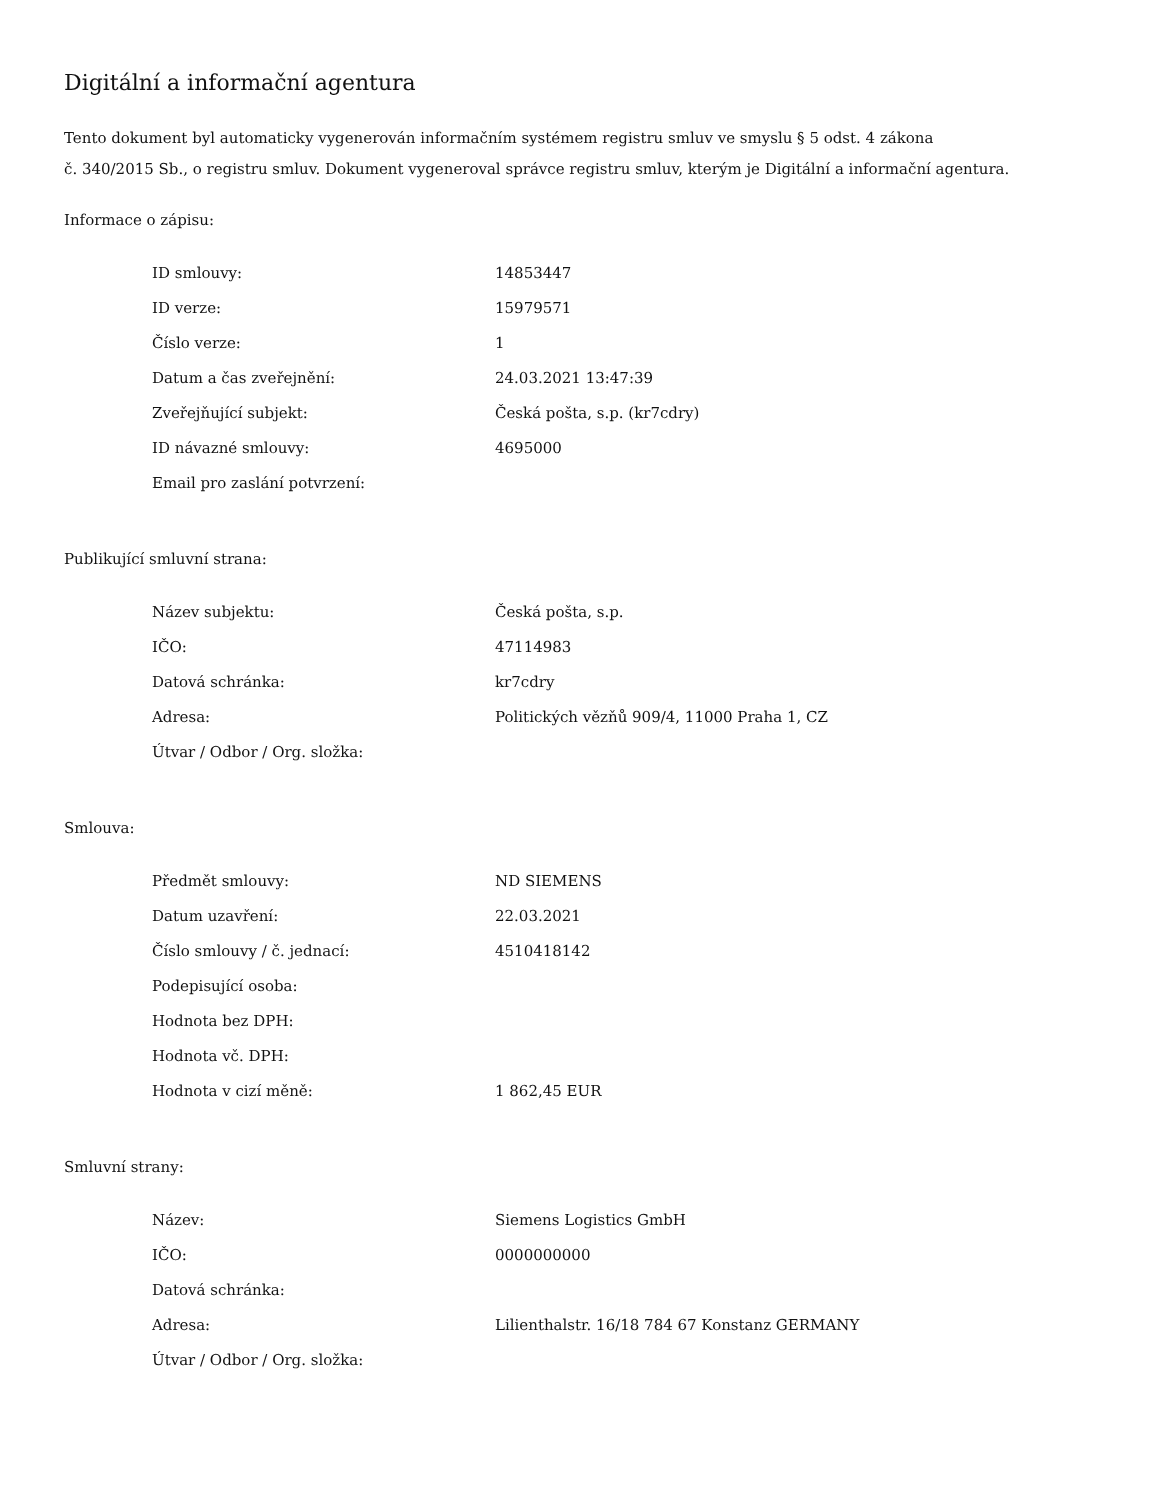Digitální a informační agentura
Tento dokument byl automaticky vygenerován informačním systémem registru smluv ve smyslu § 5 odst. 4 zákona
č. 340/2015 Sb., o registru smluv. Dokument vygeneroval správce registru smluv, kterým je Digitální a informační agentura.
Informace o zápisu:
| ID smlouvy: | 14853447 |
| ID verze: | 15979571 |
| Číslo verze: | 1 |
| Datum a čas zveřejnění: | 24.03.2021 13:47:39 |
| Zveřejňující subjekt: | Česká pošta, s.p. (kr7cdry) |
| ID návazné smlouvy: | 4695000 |
| Email pro zaslání potvrzení: | |
Publikující smluvní strana:
| Název subjektu: | Česká pošta, s.p. |
| IČO: | 47114983 |
| Datová schránka: | kr7cdry |
| Adresa: | Politických vězňů 909/4, 11000 Praha 1, CZ |
| Útvar / Odbor / Org. složka: | |
Smlouva:
| Předmět smlouvy: | ND SIEMENS |
| Datum uzavření: | 22.03.2021 |
| Číslo smlouvy / č. jednací: | 4510418142 |
| Podepisující osoba: | |
| Hodnota bez DPH: | |
| Hodnota vč. DPH: | |
| Hodnota v cizí měně: | 1 862,45 EUR |
Smluvní strany:
| Název: | Siemens Logistics GmbH |
| IČO: | 0000000000 |
| Datová schránka: | |
| Adresa: | Lilienthalstr. 16/18 784 67 Konstanz GERMANY |
| Útvar / Odbor / Org. složka: | |